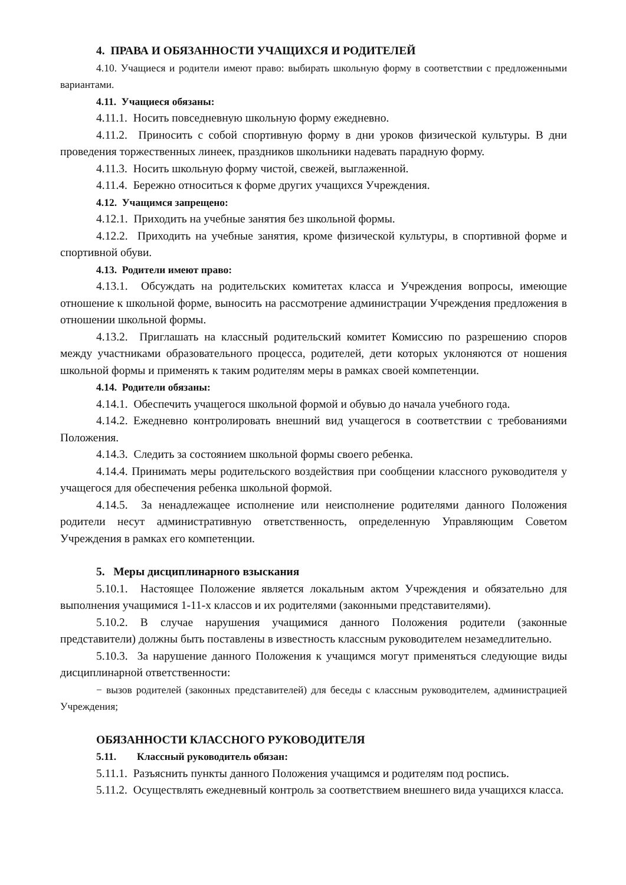4. ПРАВА И ОБЯЗАННОСТИ УЧАЩИХСЯ И РОДИТЕЛЕЙ
4.10. Учащиеся и родители имеют право: выбирать школьную форму в соответствии с предложенными вариантами.
4.11. Учащиеся обязаны:
4.11.1. Носить повседневную школьную форму ежедневно.
4.11.2. Приносить с собой спортивную форму в дни уроков физической культуры. В дни проведения торжественных линеек, праздников школьники надевать парадную форму.
4.11.3. Носить школьную форму чистой, свежей, выглаженной.
4.11.4. Бережно относиться к форме других учащихся Учреждения.
4.12. Учащимся запрещено:
4.12.1. Приходить на учебные занятия без школьной формы.
4.12.2. Приходить на учебные занятия, кроме физической культуры, в спортивной форме и спортивной обуви.
4.13. Родители имеют право:
4.13.1. Обсуждать на родительских комитетах класса и Учреждения вопросы, имеющие отношение к школьной форме, выносить на рассмотрение администрации Учреждения предложения в отношении школьной формы.
4.13.2. Приглашать на классный родительский комитет Комиссию по разрешению споров между участниками образовательного процесса, родителей, дети которых уклоняются от ношения школьной формы и применять к таким родителям меры в рамках своей компетенции.
4.14. Родители обязаны:
4.14.1. Обеспечить учащегося школьной формой и обувью до начала учебного года.
4.14.2. Ежедневно контролировать внешний вид учащегося в соответствии с требованиями Положения.
4.14.3. Следить за состоянием школьной формы своего ребенка.
4.14.4. Принимать меры родительского воздействия при сообщении классного руководителя у учащегося для обеспечения ребенка школьной формой.
4.14.5. За ненадлежащее исполнение или неисполнение родителями данного Положения родители несут административную ответственность, определенную Управляющим Советом Учреждения в рамках его компетенции.
5. Меры дисциплинарного взыскания
5.10.1. Настоящее Положение является локальным актом Учреждения и обязательно для выполнения учащимися 1-11-х классов и их родителями (законными представителями).
5.10.2. В случае нарушения учащимися данного Положения родители (законные представители) должны быть поставлены в известность классным руководителем незамедлительно.
5.10.3. За нарушение данного Положения к учащимся могут применяться следующие виды дисциплинарной ответственности:
− вызов родителей (законных представителей) для беседы с классным руководителем, администрацией Учреждения;
ОБЯЗАННОСТИ КЛАССНОГО РУКОВОДИТЕЛЯ
5.11. Классный руководитель обязан:
5.11.1. Разъяснить пункты данного Положения учащимся и родителям под роспись.
5.11.2. Осуществлять ежедневный контроль за соответствием внешнего вида учащихся класса.